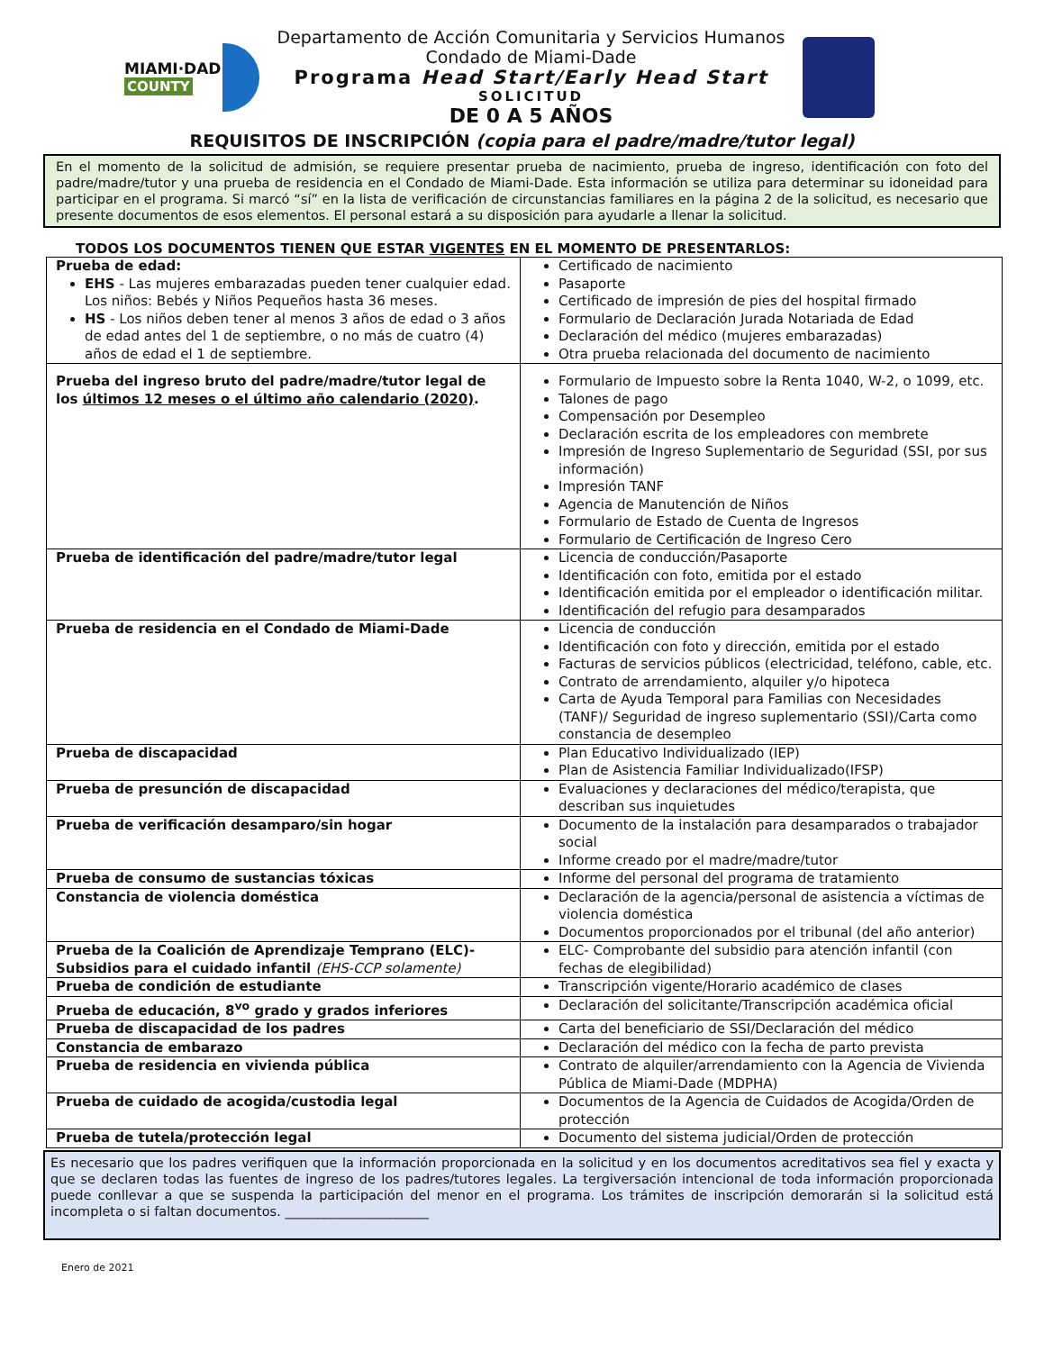MIAMI·DADE
COUNTY
Departamento de Acción Comunitaria y Servicios Humanos
Condado de Miami-Dade
Programa Head Start/Early Head Start
SOLICITUD
DE 0 A 5 AÑOS
REQUISITOS DE INSCRIPCIÓN (copia para el padre/madre/tutor legal)
En el momento de la solicitud de admisión, se requiere presentar prueba de nacimiento, prueba de ingreso, identificación con foto del padre/madre/tutor y una prueba de residencia en el Condado de Miami-Dade. Esta información se utiliza para determinar su idoneidad para participar en el programa. Si marcó “sí” en la lista de verificación de circunstancias familiares en la página 2 de la solicitud, es necesario que presente documentos de esos elementos. El personal estará a su disposición para ayudarle a llenar la solicitud.
TODOS LOS DOCUMENTOS TIENEN QUE ESTAR VIGENTES EN EL MOMENTO DE PRESENTARLOS:
| Prueba de edad: EHS - Las mujeres embarazadas pueden tener cualquier edad. Los niños: Bebés y Niños Pequeños hasta 36 meses. HS - Los niños deben tener al menos 3 años de edad o 3 años de edad antes del 1 de septiembre, o no más de cuatro (4) años de edad el 1 de septiembre. | Certificado de nacimiento Pasaporte Certificado de impresión de pies del hospital firmado Formulario de Declaración Jurada Notariada de Edad Declaración del médico (mujeres embarazadas) Otra prueba relacionada del documento de nacimiento |
| Prueba del ingreso bruto del padre/madre/tutor legal de los últimos 12 meses o el último año calendario (2020) . | Formulario de Impuesto sobre la Renta 1040, W-2, o 1099, etc. Talones de pago Compensación por Desempleo Declaración escrita de los empleadores con membrete Impresión de Ingreso Suplementario de Seguridad (SSI, por sus información) Impresión TANF Agencia de Manutención de Niños Formulario de Estado de Cuenta de Ingresos Formulario de Certificación de Ingreso Cero |
| Prueba de identificación del padre/madre/tutor legal | Licencia de conducción/Pasaporte Identificación con foto, emitida por el estado Identificación emitida por el empleador o identificación militar. Identificación del refugio para desamparados |
| Prueba de residencia en el Condado de Miami-Dade | Licencia de conducción Identificación con foto y dirección, emitida por el estado Facturas de servicios públicos (electricidad, teléfono, cable, etc. Contrato de arrendamiento, alquiler y/o hipoteca Carta de Ayuda Temporal para Familias con Necesidades (TANF)/ Seguridad de ingreso suplementario (SSI)/Carta como constancia de desempleo |
| Prueba de discapacidad | Plan Educativo Individualizado (IEP) Plan de Asistencia Familiar Individualizado(IFSP) |
| Prueba de presunción de discapacidad | Evaluaciones y declaraciones del médico/terapista, que describan sus inquietudes |
| Prueba de verificación desamparo/sin hogar | Documento de la instalación para desamparados o trabajador social Informe creado por el madre/madre/tutor |
| Prueba de consumo de sustancias tóxicas | Informe del personal del programa de tratamiento |
| Constancia de violencia doméstica | Declaración de la agencia/personal de asistencia a víctimas de violencia doméstica Documentos proporcionados por el tribunal (del año anterior) |
| Prueba de la Coalición de Aprendizaje Temprano (ELC)- Subsidios para el cuidado infantil (EHS-CCP solamente) | ELC- Comprobante del subsidio para atención infantil (con fechas de elegibilidad) |
| Prueba de condición de estudiante | Transcripción vigente/Horario académico de clases |
| Prueba de educación, 8<sup>vo</sup> grado y grados inferiores | Declaración del solicitante/Transcripción académica oficial |
| Prueba de discapacidad de los padres | Carta del beneficiario de SSI/Declaración del médico |
| Constancia de embarazo | Declaración del médico con la fecha de parto prevista |
| Prueba de residencia en vivienda pública | Contrato de alquiler/arrendamiento con la Agencia de Vivienda Pública de Miami-Dade (MDPHA) |
| Prueba de cuidado de acogida/custodia legal | Documentos de la Agencia de Cuidados de Acogida/Orden de protección |
| Prueba de tutela/protección legal | Documento del sistema judicial/Orden de protección |
Es necesario que los padres verifiquen que la información proporcionada en la solicitud y en los documentos acreditativos sea fiel y exacta y que se declaren todas las fuentes de ingreso de los padres/tutores legales. La tergiversación intencional de toda información proporcionada puede conllevar a que se suspenda la participación del menor en el programa. Los trámites de inscripción demorarán si la solicitud está incompleta o si faltan documentos. ______________________
Enero de 2021